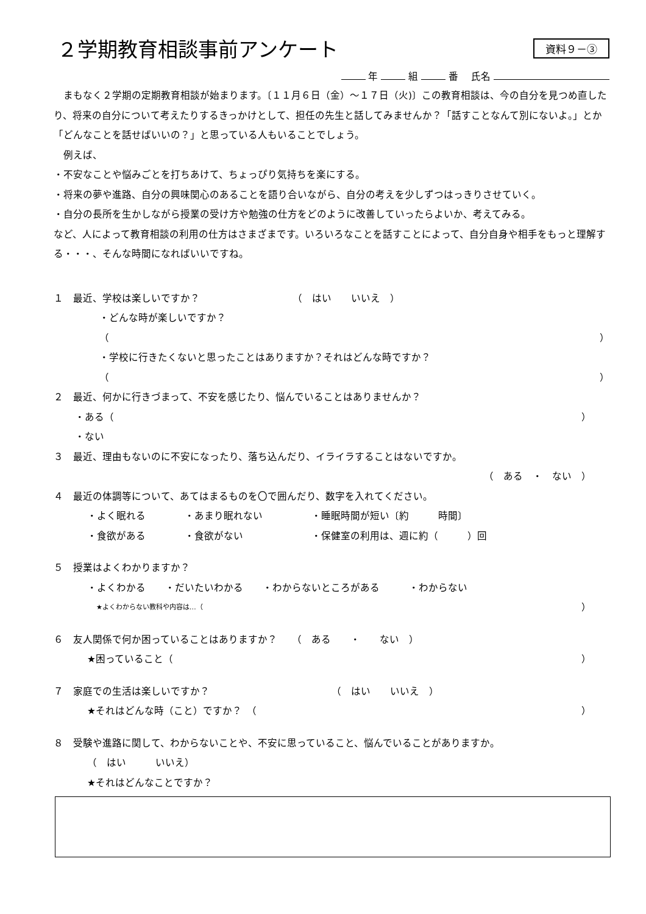２学期教育相談事前アンケート
資料９－③
年 組 番　 氏名
　まもなく２学期の定期教育相談が始まります。〔１１月６日（金）～１７日（火)〕この教育相談は、今の自分を見つめ直したり、将来の自分について考えたりするきっかけとして、担任の先生と話してみませんか？「話すことなんて別にないよ。」とか「どんなことを話せばいいの？」と思っている人もいることでしょう。
　例えば、
・不安なことや悩みごとを打ちあけて、ちょっぴり気持ちを楽にする。
・将来の夢や進路、自分の興味関心のあることを語り合いながら、自分の考えを少しずつはっきりさせていく。
・自分の長所を生かしながら授業の受け方や勉強の仕方をどのように改善していったらよいか、考えてみる。
など、人によって教育相談の利用の仕方はさまざまです。いろいろなことを話すことによって、自分自身や相手をもっと理解する・・・、そんな時間になればいいですね。
１　最近、学校は楽しいですか？　　　　　　　　　　（　はい　　いいえ　）
・どんな時が楽しいですか？
（ ）
・学校に行きたくないと思ったことはありますか？それはどんな時ですか？
（ ）
２　最近、何かに行きづまって、不安を感じたり、悩んでいることはありませんか？
・ある（ ）
・ない
３　最近、理由もないのに不安になったり、落ち込んだり、イライラすることはないですか。
（　ある　・　ない　）
４　最近の体調等について、あてはまるものを〇で囲んだり、数字を入れてください。
・よく眠れる　　　　・あまり眠れない　　　　　・睡眠時間が短い〔約　　　時間〕
・食欲がある　　　　・食欲がない　　　　　　　・保健室の利用は、週に約（　　　）回
５　授業はよくわかりますか？
・よくわかる　　・だいたいわかる　　・わからないところがある　　　・わからない
★よくわからない教科や内容は…（ ）
６　友人関係で何か困っていることはありますか？　　（　ある　　・　　ない　）
★困っていること（ ）
７　家庭での生活は楽しいですか？　　　　　　　　　　　　　（　はい　　いいえ　）
★それはどんな時（こと）ですか？　（ ）
８　受験や進路に関して、わからないことや、不安に思っていること、悩んでいることがありますか。
（　はい　　　いいえ）
★それはどんなことですか？